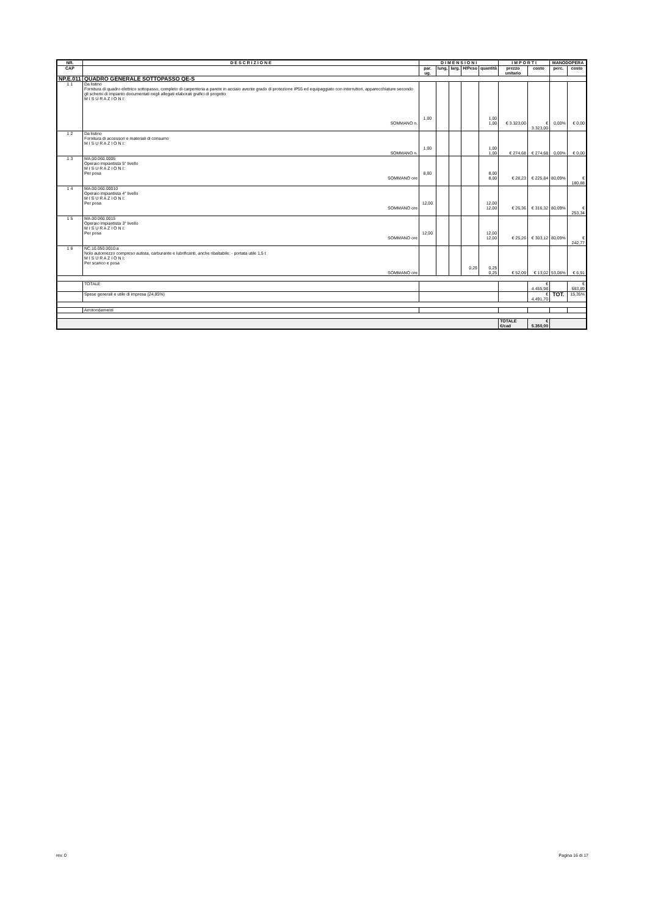| NR. | D E S C R I Z I O N E | D I M E N S I O N I | | | | | I M P O R T I | | MANODOPERA | |
| --- | --- | --- | --- | --- | --- | --- | --- | --- | --- | --- |
| CAP | | par. ug. | lung. | larg. | H/Peso | quantità | prezzo unitario | costo | perc. | costo |
| NP.E.011 | QUADRO GENERALE SOTTOPASSO QE-S | | | | | | | | | |
| 1 1 | Da listino Fornitura di quadro elettrico sottopasso, completo di carpenteria a parete in acciaio avente grado di protezione IP55 ed equipaggiato con interruttori, apparecchiature secondo gli schemi di impianto documentati negli allegati elaborati grafici di progetto M I S U R A Z I O N I: | 1,00 | | | | 1,00 | | | | |
| | SOMMANO n. | | | | | 1,00 | € 3.323,00 | € 3.323,00 | 0,00% | € 0,00 |
| 1 2 | Da listino Fornitura di accessori e materiali di consumo M I S U R A Z I O N I: | 1,00 | | | | 1,00 | | | | |
| | SOMMANO n. | | | | | 1,00 | € 274,68 | € 274,68 | 0,00% | € 0,00 |
| 1 3 | MA.00.060.0005 Operaio impiantista 5° livello M I S U R A Z I O N I: Per posa | 8,00 | | | | 8,00 | | | | |
| | SOMMANO ore | | | | | 8,00 | € 28,23 | € 225,84 | 80,09% | € 180,88 |
| 1 4 | MA.00.060.00010 Operaio impiantista 4° livello M I S U R A Z I O N I: Per posa | 12,00 | | | | 12,00 | | | | |
| | SOMMANO ore | | | | | 12,00 | € 26,36 | € 316,32 | 80,09% | € 253,34 |
| 1 5 | MA.00.060.0015 Operaio impiantista 3° livello M I S U R A Z I O N I: Per posa | 12,00 | | | | 12,00 | | | | |
| | SOMMANO ore | | | | | 12,00 | € 25,26 | € 303,12 | 80,09% | € 242,77 |
| 1 6 | NC.10.050.0010.a Nolo automezzo compreso autista, carburante e lubrificanti, anche ribaltabile: - portata utile 1,5 t M I S U R A Z I O N I: Per scarico e posa | | | | 0,25 | 0,25 | | | | |
| | SOMMANO ore | | | | | 0,25 | € 52,09 | € 13,02 | 53,06% | € 6,91 |
| | TOTALE | | | | | | | € 4.455,98 | | € 683,89 |
| | Spese generali e utile di impresa (24,85%) | | | | | | | € 4.491,70 | TOT. | 15,35% |
| | Arrotondamenti | | | | | | | | | |
| | | | | | | | TOTALE €/cad | € 5.350,00 | | |
rev. 0 Pagina 16 di 17